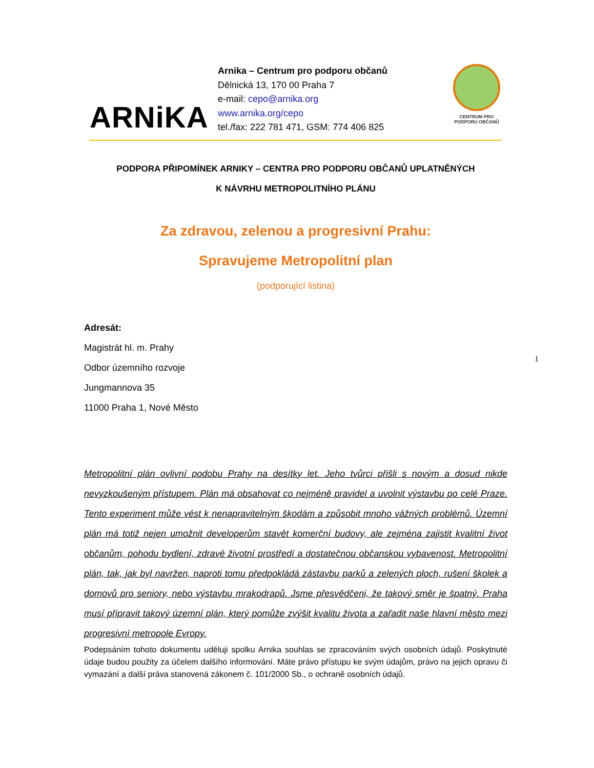ARNiKA
Arnika – Centrum pro podporu občanů
Dělnická 13, 170 00 Praha 7
e-mail: cepo@arnika.org
www.arnika.org/cepo
tel./fax: 222 781 471, GSM: 774 406 825
CENTRUM PRO
PODPORU OBČANŮ
PODPORA PŘIPOMÍNEK ARNIKY – CENTRA PRO PODPORU OBČANŮ UPLATNĚNÝCH
K NÁVRHU METROPOLITNÍHO PLÁNU
Za zdravou, zelenou a progresivní Prahu:
Spravujeme Metropolitní plan
(podporující listina)
Adresát:
Magistrát hl. m. Prahy
Odbor územního rozvoje
Jungmannova 35
11000 Praha 1, Nové Město
Metropolitní plán ovlivní podobu Prahy na desítky let. Jeho tvůrci přišli s novým a dosud nikde nevyzkoušeným přístupem. Plán má obsahovat co nejméně pravidel a uvolnit výstavbu po celé Praze. Tento experiment může vést k nenapravitelným škodám a způsobit mnoho vážných problémů. Územní plán má totiž nejen umožnit developerům stavět komerční budovy, ale zejména zajistit kvalitní život občanům, pohodu bydlení, zdravé životní prostředí a dostatečnou občanskou vybavenost. Metropolitní plán, tak, jak byl navržen, naproti tomu předpokládá zástavbu parků a zelených ploch, rušení školek a domovů pro seniory, nebo výstavbu mrakodrapů. Jsme přesvědčeni, že takový směr je špatný. Praha musí připravit takový územní plán, který pomůže zvýšit kvalitu života a zařadit naše hlavní město mezi progresivní metropole Evropy.
Podepsáním tohoto dokumentu uděluji spolku Arnika souhlas se zpracováním svých osobních údajů. Poskytnuté údaje budou použity za účelem dalšího informování. Máte právo přístupu ke svým údajům, právo na jejich opravu či vymazání a další práva stanovená zákonem č. 101/2000 Sb., o ochraně osobních údajů.
1